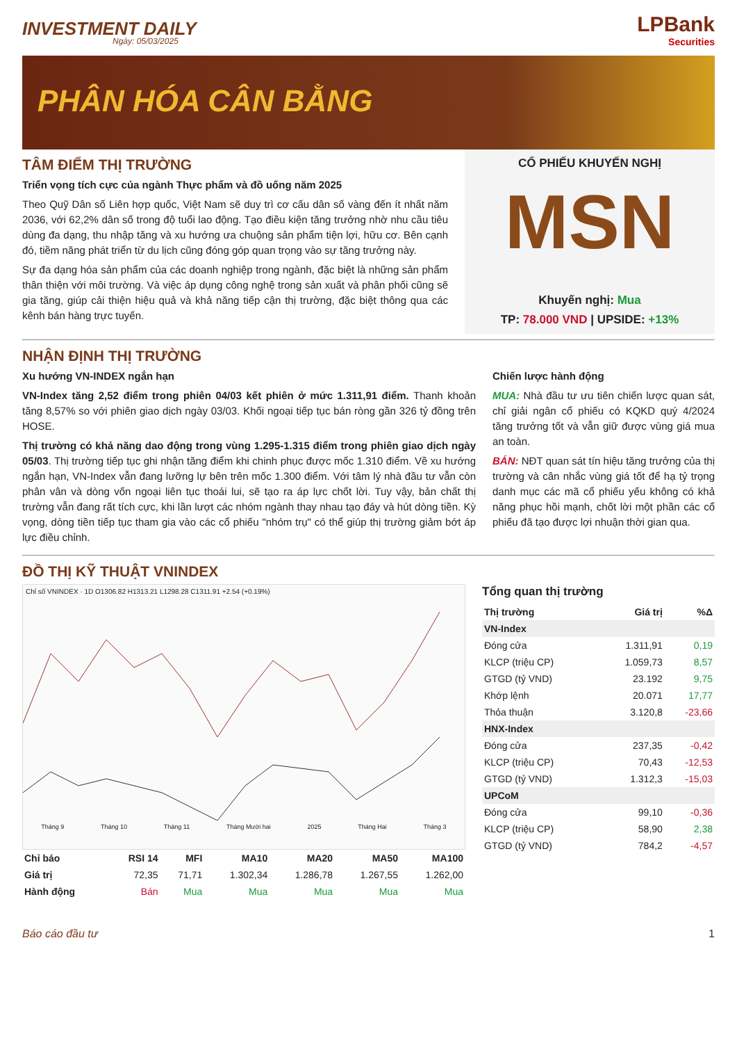INVESTMENT DAILY
Ngày: 05/03/2025
LPBank
Securities
PHÂN HÓA CÂN BẰNG
TÂM ĐIỂM THỊ TRƯỜNG
Triển vọng tích cực của ngành Thực phẩm và đồ uống năm 2025
Theo Quỹ Dân số Liên hợp quốc, Việt Nam sẽ duy trì cơ cấu dân số vàng đến ít nhất năm 2036, với 62,2% dân số trong độ tuổi lao động. Tạo điều kiện tăng trưởng nhờ nhu cầu tiêu dùng đa dạng, thu nhập tăng và xu hướng ưa chuộng sản phẩm tiện lợi, hữu cơ. Bên cạnh đó, tiềm năng phát triển từ du lịch cũng đóng góp quan trọng vào sự tăng trưởng này.
Sự đa dạng hóa sản phẩm của các doanh nghiệp trong ngành, đặc biệt là những sản phẩm thân thiện với môi trường. Và việc áp dụng công nghệ trong sản xuất và phân phối cũng sẽ gia tăng, giúp cải thiện hiệu quả và khả năng tiếp cận thị trường, đặc biệt thông qua các kênh bán hàng trực tuyến.
CỔ PHIẾU KHUYẾN NGHỊ
MSN
Khuyến nghị: Mua
TP: 78.000 VND | UPSIDE: +13%
NHẬN ĐỊNH THỊ TRƯỜNG
Xu hướng VN-INDEX ngắn hạn
VN-Index tăng 2,52 điểm trong phiên 04/03 kết phiên ở mức 1.311,91 điểm. Thanh khoản tăng 8,57% so với phiên giao dịch ngày 03/03. Khối ngoại tiếp tục bán ròng gần 326 tỷ đồng trên HOSE.
Thị trường có khả năng dao động trong vùng 1.295-1.315 điểm trong phiên giao dịch ngày 05/03. Thị trường tiếp tục ghi nhận tăng điểm khi chinh phục được mốc 1.310 điểm. Về xu hướng ngắn hạn, VN-Index vẫn đang lưỡng lự bên trên mốc 1.300 điểm. Với tâm lý nhà đầu tư vẫn còn phân vân và dòng vốn ngoại liên tục thoái lui, sẽ tạo ra áp lực chốt lời. Tuy vậy, bản chất thị trường vẫn đang rất tích cực, khi lần lượt các nhóm ngành thay nhau tạo đáy và hút dòng tiền. Kỳ vọng, dòng tiền tiếp tục tham gia vào các cổ phiếu "nhóm trụ" có thể giúp thị trường giảm bớt áp lực điều chỉnh.
Chiến lược hành động
MUA: Nhà đầu tư ưu tiên chiến lược quan sát, chỉ giải ngân cổ phiếu có KQKD quý 4/2024 tăng trưởng tốt và vẫn giữ được vùng giá mua an toàn.
BÁN: NĐT quan sát tín hiệu tăng trưởng của thị trường và cân nhắc vùng giá tốt để hạ tỷ trọng danh mục các mã cổ phiếu yếu không có khả năng phục hồi mạnh, chốt lời một phần các cổ phiếu đã tạo được lợi nhuận thời gian qua.
ĐỒ THỊ KỸ THUẬT VNINDEX
Chỉ số VNINDEX · 1D O1306.82 H1313.21 L1298.28 C1311.91 +2.54 (+0.19%)
Tháng 9 Tháng 10 Tháng 11 Tháng Mười hai 2025 Tháng Hai Tháng 3
| Chỉ báo | RSI 14 | MFI | MA10 | MA20 | MA50 | MA100 |
| --- | --- | --- | --- | --- | --- | --- |
| Giá trị | 72,35 | 71,71 | 1.302,34 | 1.286,78 | 1.267,55 | 1.262,00 |
| Hành động | Bán | Mua | Mua | Mua | Mua | Mua |
Tổng quan thị trường
| Thị trường | Giá trị | %Δ |
| --- | --- | --- |
| VN-Index | | |
| Đóng cửa | 1.311,91 | 0,19 |
| KLCP (triệu CP) | 1.059,73 | 8,57 |
| GTGD (tỷ VND) | 23.192 | 9,75 |
| Khớp lệnh | 20.071 | 17,77 |
| Thỏa thuận | 3.120,8 | -23,66 |
| HNX-Index | | |
| Đóng cửa | 237,35 | -0,42 |
| KLCP (triệu CP) | 70,43 | -12,53 |
| GTGD (tỷ VND) | 1.312,3 | -15,03 |
| UPCoM | | |
| Đóng cửa | 99,10 | -0,36 |
| KLCP (triệu CP) | 58,90 | 2,38 |
| GTGD (tỷ VND) | 784,2 | -4,57 |
Báo cáo đầu tư 1